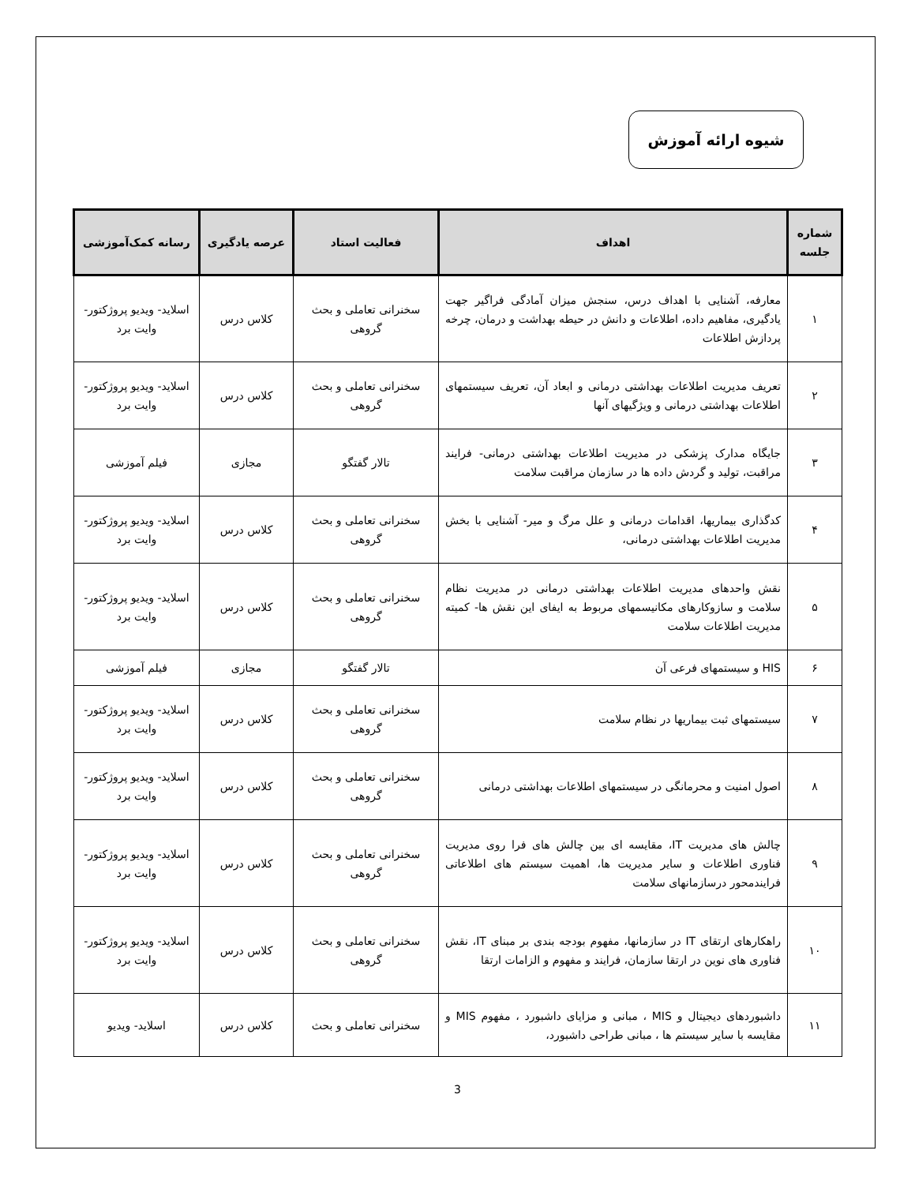شیوه ارائه آموزش
| شماره جلسه | اهداف | فعالیت استاد | عرصه یادگیری | رسانه کمک‌آموزشی |
| --- | --- | --- | --- | --- |
| ۱ | معارفه، آشنایی با اهداف درس، سنجش میزان آمادگی فراگیر جهت یادگیری، مفاهیم داده، اطلاعات و دانش در حیطه بهداشت و درمان، چرخه پردازش اطلاعات | سخنرانی تعاملی و بحث گروهی | کلاس درس | اسلاید- ویدیو پروژکتور- وایت برد |
| ۲ | تعریف مدیریت اطلاعات بهداشتی درمانی و ابعاد آن، تعریف سیستمهای اطلاعات بهداشتی درمانی و ویژگیهای آنها | سخنرانی تعاملی و بحث گروهی | کلاس درس | اسلاید- ویدیو پروژکتور- وایت برد |
| ۳ | جایگاه مدارک پزشکی در مدیریت اطلاعات بهداشتی درمانی- فرایند مراقبت، تولید و گردش داده ها در سازمان مراقبت سلامت | تالار گفتگو | مجازی | فیلم آموزشی |
| ۴ | کدگذاری بیماریها، اقدامات درمانی و علل مرگ و میر- آشنایی با بخش مدیریت اطلاعات بهداشتی درمانی، | سخنرانی تعاملی و بحث گروهی | کلاس درس | اسلاید- ویدیو پروژکتور- وایت برد |
| ۵ | نقش واحدهای مدیریت اطلاعات بهداشتی درمانی در مدیریت نظام سلامت و سازوکارهای مکانیسمهای مربوط به ایفای این نقش ها- کمیته مدیریت اطلاعات سلامت | سخنرانی تعاملی و بحث گروهی | کلاس درس | اسلاید- ویدیو پروژکتور- وایت برد |
| ۶ | HIS و سیستمهای فرعی آن | تالار گفتگو | مجازی | فیلم آموزشی |
| ۷ | سیستمهای ثبت بیماریها در نظام سلامت | سخنرانی تعاملی و بحث گروهی | کلاس درس | اسلاید- ویدیو پروژکتور- وایت برد |
| ۸ | اصول امنیت و محرمانگی در سیستمهای اطلاعات بهداشتی درمانی | سخنرانی تعاملی و بحث گروهی | کلاس درس | اسلاید- ویدیو پروژکتور- وایت برد |
| ۹ | چالش های مدیریت IT، مقایسه ای بین چالش های فرا روی مدیریت فناوری اطلاعات و سایر مدیریت ها، اهمیت سیستم های اطلاعاتی فرایندمحور درسازمانهای سلامت | سخنرانی تعاملی و بحث گروهی | کلاس درس | اسلاید- ویدیو پروژکتور- وایت برد |
| ۱۰ | راهکارهای ارتقای IT در سازمانها، مفهوم بودجه بندی بر مبنای IT، نقش فناوری های نوین در ارتقا سازمان، فرایند و مفهوم و الزامات ارتقا | سخنرانی تعاملی و بحث گروهی | کلاس درس | اسلاید- ویدیو پروژکتور- وایت برد |
| ۱۱ | داشبوردهای دیجیتال و MIS ، مبانی و مزایای داشبورد ، مفهوم MIS و مقایسه با سایر سیستم ها ، مبانی طراحی داشبورد، | سخنرانی تعاملی و بحث | کلاس درس | اسلاید- ویدیو |
3